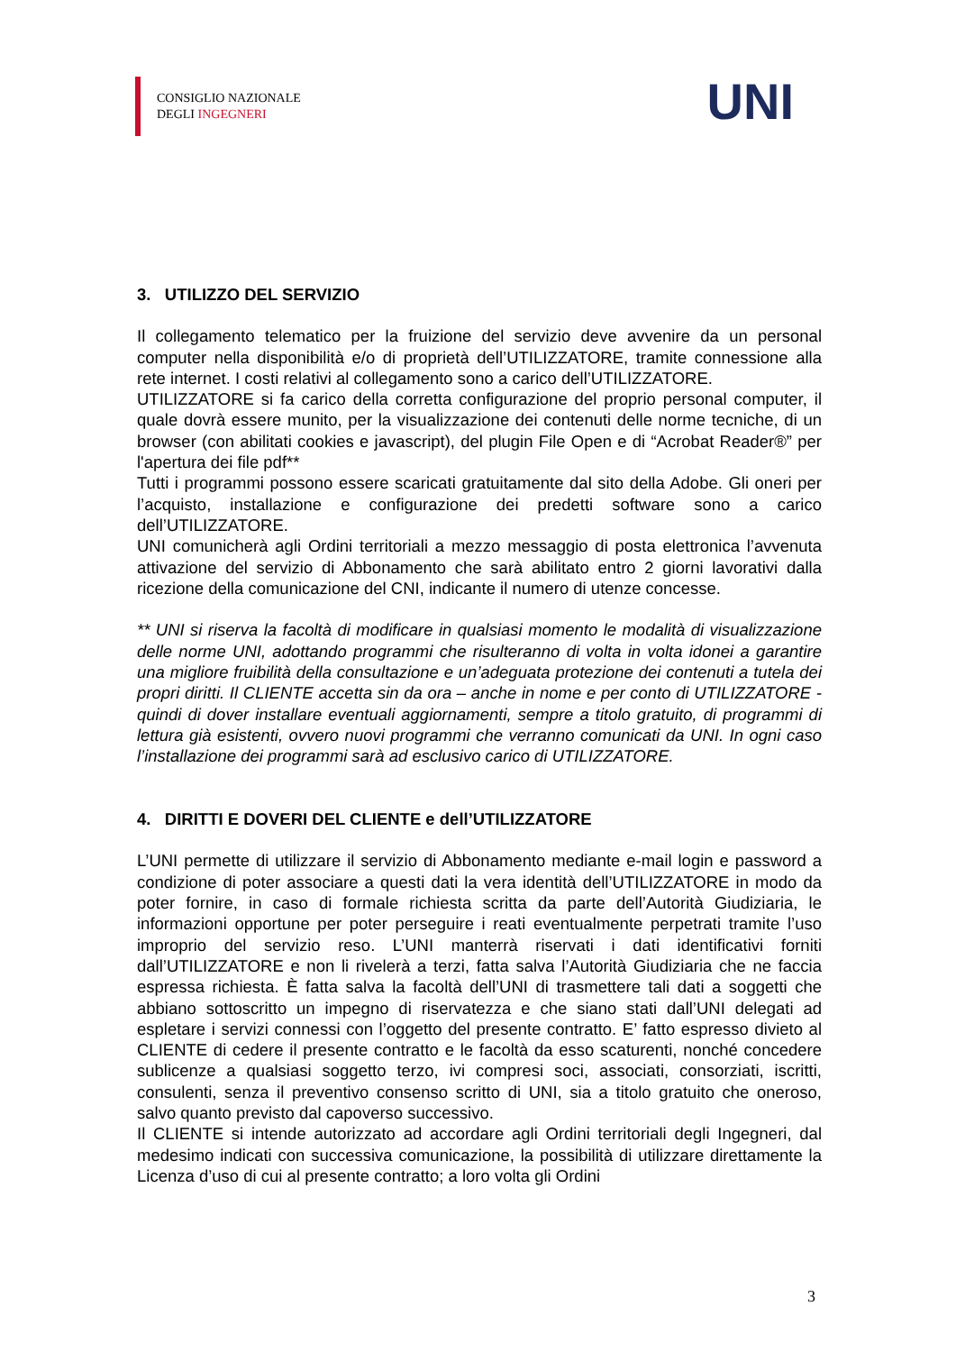CONSIGLIO NAZIONALE
DEGLI INGEGNERI
UNI
3. UTILIZZO DEL SERVIZIO
Il collegamento telematico per la fruizione del servizio deve avvenire da un personal computer nella disponibilità e/o di proprietà dell’UTILIZZATORE, tramite connessione alla rete internet. I costi relativi al collegamento sono a carico dell’UTILIZZATORE.
UTILIZZATORE si fa carico della corretta configurazione del proprio personal computer, il quale dovrà essere munito, per la visualizzazione dei contenuti delle norme tecniche, di un browser (con abilitati cookies e javascript), del plugin File Open e di “Acrobat Reader®” per l'apertura dei file pdf**
Tutti i programmi possono essere scaricati gratuitamente dal sito della Adobe. Gli oneri per l’acquisto, installazione e configurazione dei predetti software sono a carico dell’UTILIZZATORE.
UNI comunicherà agli Ordini territoriali a mezzo messaggio di posta elettronica l’avvenuta attivazione del servizio di Abbonamento che sarà abilitato entro 2 giorni lavorativi dalla ricezione della comunicazione del CNI, indicante il numero di utenze concesse.
** UNI si riserva la facoltà di modificare in qualsiasi momento le modalità di visualizzazione delle norme UNI, adottando programmi che risulteranno di volta in volta idonei a garantire una migliore fruibilità della consultazione e un’adeguata protezione dei contenuti a tutela dei propri diritti. Il CLIENTE accetta sin da ora – anche in nome e per conto di UTILIZZATORE - quindi di dover installare eventuali aggiornamenti, sempre a titolo gratuito, di programmi di lettura già esistenti, ovvero nuovi programmi che verranno comunicati da UNI. In ogni caso l’installazione dei programmi sarà ad esclusivo carico di UTILIZZATORE.
4. DIRITTI E DOVERI DEL CLIENTE e dell’UTILIZZATORE
L’UNI permette di utilizzare il servizio di Abbonamento mediante e-mail login e password a condizione di poter associare a questi dati la vera identità dell’UTILIZZATORE in modo da poter fornire, in caso di formale richiesta scritta da parte dell’Autorità Giudiziaria, le informazioni opportune per poter perseguire i reati eventualmente perpetrati tramite l’uso improprio del servizio reso. L’UNI manterrà riservati i dati identificativi forniti dall’UTILIZZATORE e non li rivelerà a terzi, fatta salva l’Autorità Giudiziaria che ne faccia espressa richiesta. È fatta salva la facoltà dell’UNI di trasmettere tali dati a soggetti che abbiano sottoscritto un impegno di riservatezza e che siano stati dall’UNI delegati ad espletare i servizi connessi con l’oggetto del presente contratto. E’ fatto espresso divieto al CLIENTE di cedere il presente contratto e le facoltà da esso scaturenti, nonché concedere sublicenze a qualsiasi soggetto terzo, ivi compresi soci, associati, consorziati, iscritti, consulenti, senza il preventivo consenso scritto di UNI, sia a titolo gratuito che oneroso, salvo quanto previsto dal capoverso successivo.
Il CLIENTE si intende autorizzato ad accordare agli Ordini territoriali degli Ingegneri, dal medesimo indicati con successiva comunicazione, la possibilità di utilizzare direttamente la Licenza d’uso di cui al presente contratto; a loro volta gli Ordini
3